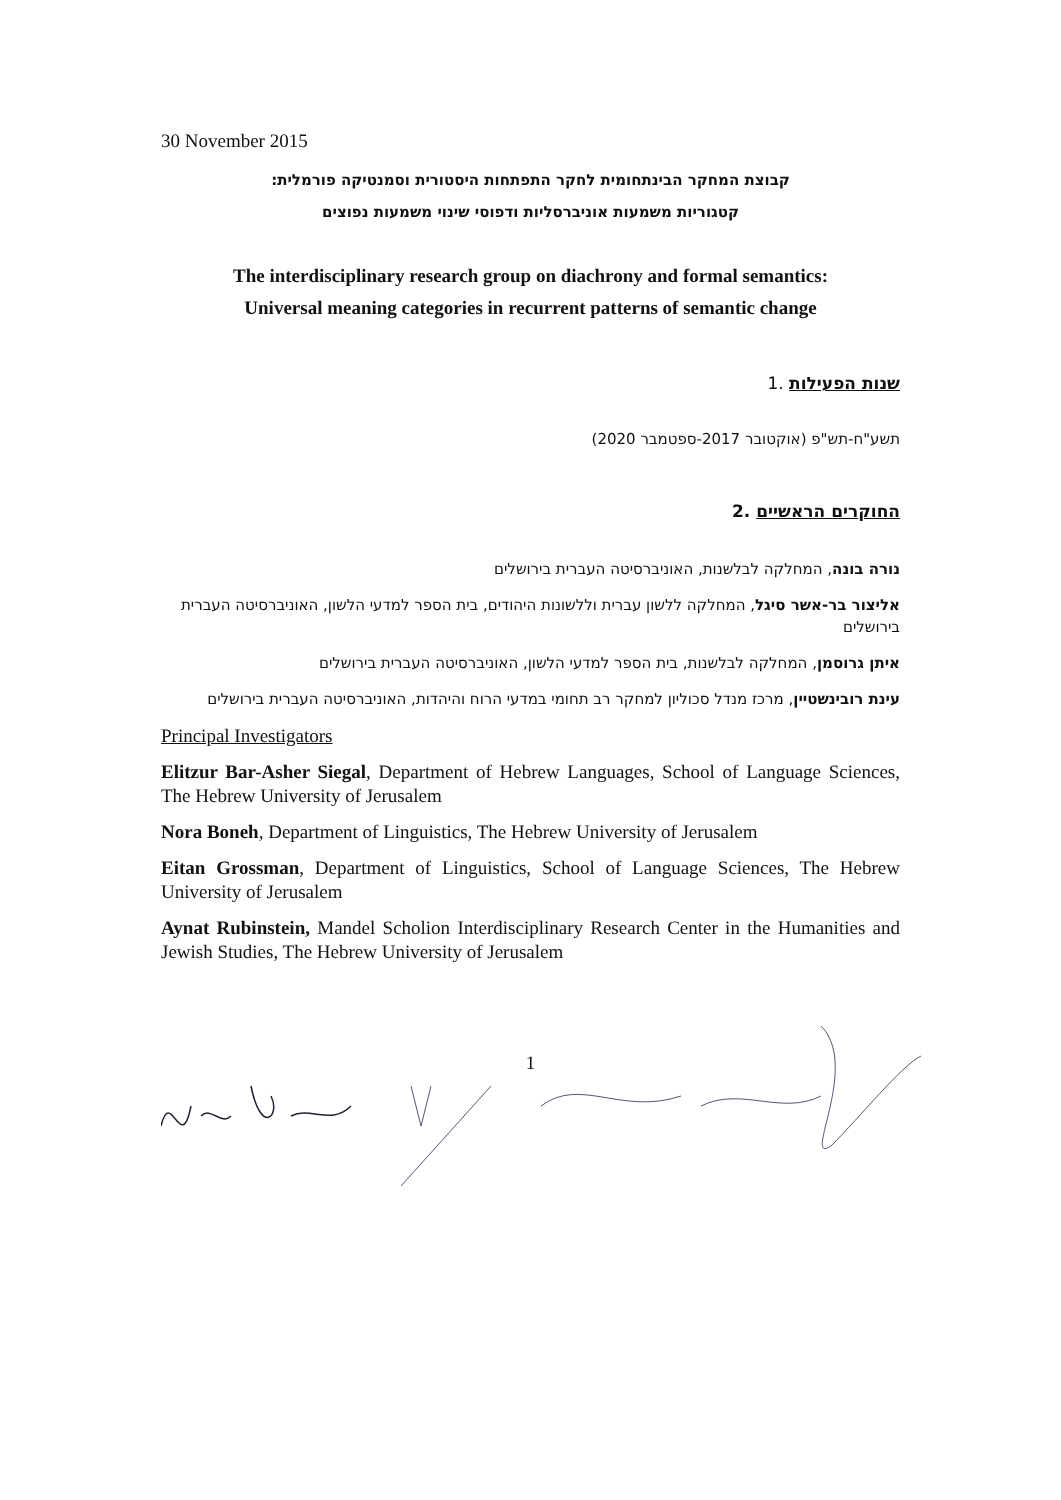30 November 2015
קבוצת המחקר הבינתחומית לחקר התפתחות היסטורית וסמנטיקה פורמלית:
קטגוריות משמעות אוניברסליות ודפוסי שינוי משמעות נפוצים
The interdisciplinary research group on diachrony and formal semantics:
Universal meaning categories in recurrent patterns of semantic change
שנות הפעילות .1
תשע"ח-תש"פ (אוקטובר 2017-ספטמבר 2020)
החוקרים הראשיים .2
נורה בונה, המחלקה לבלשנות, האוניברסיטה העברית בירושלים
אליצור בר-אשר סיגל, המחלקה ללשון עברית וללשונות היהודים, בית הספר למדעי הלשון, האוניברסיטה העברית בירושלים
איתן גרוסמן, המחלקה לבלשנות, בית הספר למדעי הלשון, האוניברסיטה העברית בירושלים
עינת רובינשטיין, מרכז מנדל סכוליון למחקר רב תחומי במדעי הרוח והיהדות, האוניברסיטה העברית בירושלים
Principal Investigators
Elitzur Bar-Asher Siegal, Department of Hebrew Languages, School of Language Sciences, The Hebrew University of Jerusalem
Nora Boneh, Department of Linguistics, The Hebrew University of Jerusalem
Eitan Grossman, Department of Linguistics, School of Language Sciences, The Hebrew University of Jerusalem
Aynat Rubinstein, Mandel Scholion Interdisciplinary Research Center in the Humanities and Jewish Studies, The Hebrew University of Jerusalem
1